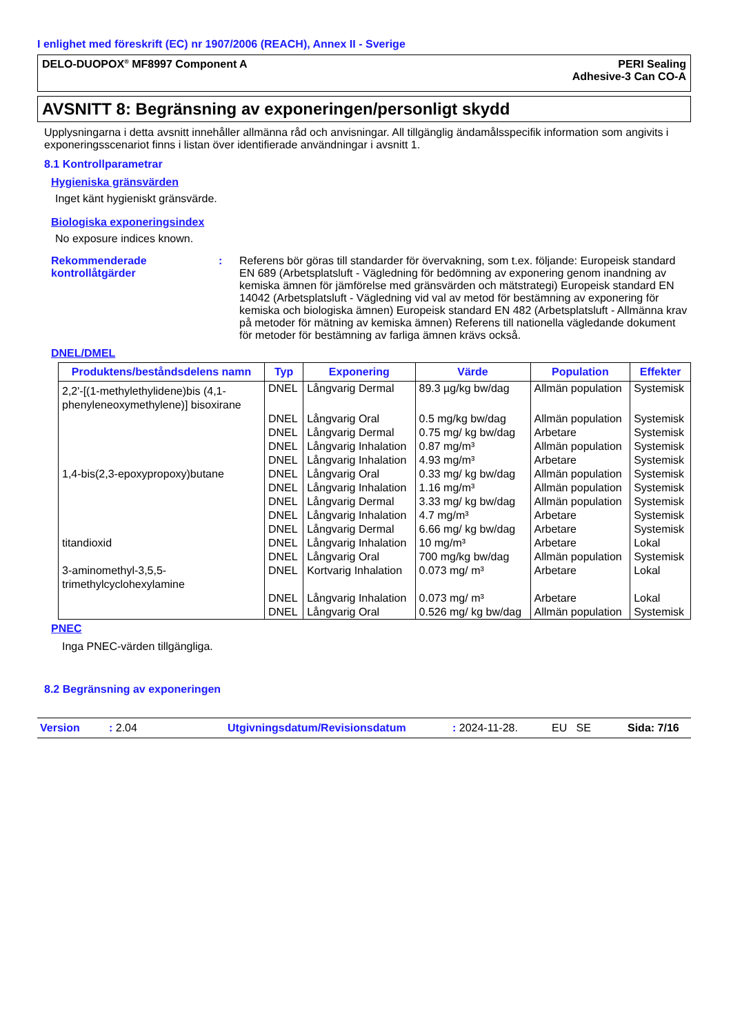I enlighet med föreskrift (EC) nr 1907/2006 (REACH), Annex II - Sverige
DELO-DUOPOX<sup>®</sup> MF8997 Component A PERI Sealing
Adhesive-3 Can CO-A
AVSNITT 8: Begränsning av exponeringen/personligt skydd
Upplysningarna i detta avsnitt innehåller allmänna råd och anvisningar. All tillgänglig ändamålsspecifik information som angivits i exponeringsscenariot finns i listan över identifierade användningar i avsnitt 1.
8.1 Kontrollparametrar
Hygieniska gränsvärden
Inget känt hygieniskt gränsvärde.
Biologiska exponeringsindex
No exposure indices known.
Rekommenderade kontrollåtgärder
: Referens bör göras till standarder för övervakning, som t.ex. följande: Europeisk standard EN 689 (Arbetsplatsluft - Vägledning för bedömning av exponering genom inandning av kemiska ämnen för jämförelse med gränsvärden och mätstrategi) Europeisk standard EN 14042 (Arbetsplatsluft - Vägledning vid val av metod för bestämning av exponering för kemiska och biologiska ämnen) Europeisk standard EN 482 (Arbetsplatsluft - Allmänna krav på metoder för mätning av kemiska ämnen) Referens till nationella vägledande dokument för metoder för bestämning av farliga ämnen krävs också.
DNEL/DMEL
| Produktens/beståndsdelens namn | Typ | Exponering | Värde | Population | Effekter |
| --- | --- | --- | --- | --- | --- |
| 2,2'-[(1-methylethylidene)bis (4,1-phenyleneoxymethylene)] bisoxirane | DNEL | Långvarig Dermal | 89.3 µg/kg bw/dag | Allmän population | Systemisk |
| | DNEL | Långvarig Oral | 0.5 mg/kg bw/dag | Allmän population | Systemisk |
| | DNEL | Långvarig Dermal | 0.75 mg/ kg bw/dag | Arbetare | Systemisk |
| | DNEL | Långvarig Inhalation | 0.87 mg/m³ | Allmän population | Systemisk |
| | DNEL | Långvarig Inhalation | 4.93 mg/m³ | Arbetare | Systemisk |
| 1,4-bis(2,3-epoxypropoxy)butane | DNEL | Långvarig Oral | 0.33 mg/ kg bw/dag | Allmän population | Systemisk |
| | DNEL | Långvarig Inhalation | 1.16 mg/m³ | Allmän population | Systemisk |
| | DNEL | Långvarig Dermal | 3.33 mg/ kg bw/dag | Allmän population | Systemisk |
| | DNEL | Långvarig Inhalation | 4.7 mg/m³ | Arbetare | Systemisk |
| | DNEL | Långvarig Dermal | 6.66 mg/ kg bw/dag | Arbetare | Systemisk |
| titandioxid | DNEL | Långvarig Inhalation | 10 mg/m³ | Arbetare | Lokal |
| | DNEL | Långvarig Oral | 700 mg/kg bw/dag | Allmän population | Systemisk |
| 3-aminomethyl-3,5,5-trimethylcyclohexylamine | DNEL | Kortvarig Inhalation | 0.073 mg/ m³ | Arbetare | Lokal |
| | DNEL | Långvarig Inhalation | 0.073 mg/ m³ | Arbetare | Lokal |
| | DNEL | Långvarig Oral | 0.526 mg/ kg bw/dag | Allmän population | Systemisk |
PNEC
Inga PNEC-värden tillgängliga.
8.2 Begränsning av exponeringen
Version: 2.04 Utgivningsdatum/Revisionsdatum: 2024-11-28. EU SE Sida: 7/16